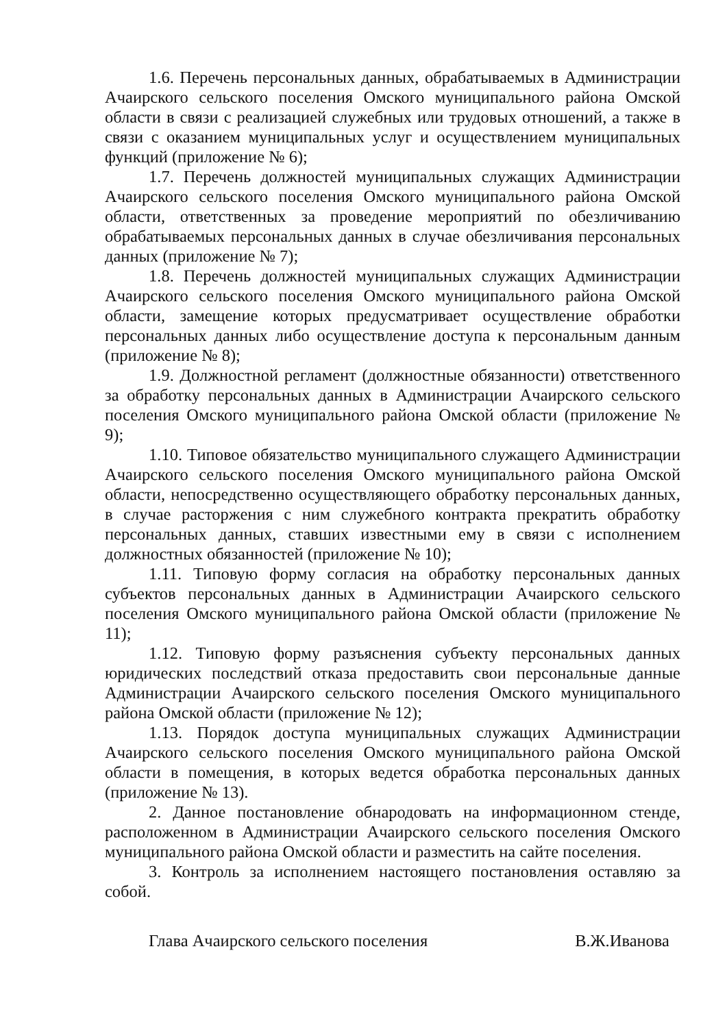1.6. Перечень персональных данных, обрабатываемых в Администрации Ачаирского сельского поселения Омского муниципального района Омской области в связи с реализацией служебных или трудовых отношений, а также в связи с оказанием муниципальных услуг и осуществлением муниципальных функций (приложение № 6);
1.7. Перечень должностей муниципальных служащих Администрации Ачаирского сельского поселения Омского муниципального района Омской области, ответственных за проведение мероприятий по обезличиванию обрабатываемых персональных данных в случае обезличивания персональных данных (приложение № 7);
1.8. Перечень должностей муниципальных служащих Администрации Ачаирского сельского поселения Омского муниципального района Омской области, замещение которых предусматривает осуществление обработки персональных данных либо осуществление доступа к персональным данным (приложение № 8);
1.9. Должностной регламент (должностные обязанности) ответственного за обработку персональных данных в Администрации Ачаирского сельского поселения Омского муниципального района Омской области (приложение № 9);
1.10. Типовое обязательство муниципального служащего Администрации Ачаирского сельского поселения Омского муниципального района Омской области, непосредственно осуществляющего обработку персональных данных, в случае расторжения с ним служебного контракта прекратить обработку персональных данных, ставших известными ему в связи с исполнением должностных обязанностей (приложение № 10);
1.11. Типовую форму согласия на обработку персональных данных субъектов персональных данных в Администрации Ачаирского сельского поселения Омского муниципального района Омской области (приложение № 11);
1.12. Типовую форму разъяснения субъекту персональных данных юридических последствий отказа предоставить свои персональные данные Администрации Ачаирского сельского поселения Омского муниципального района Омской области (приложение № 12);
1.13. Порядок доступа муниципальных служащих Администрации Ачаирского сельского поселения Омского муниципального района Омской области в помещения, в которых ведется обработка персональных данных (приложение № 13).
2. Данное постановление обнародовать на информационном стенде, расположенном в Администрации Ачаирского сельского поселения Омского муниципального района Омской области и разместить на сайте поселения.
3. Контроль за исполнением настоящего постановления оставляю за собой.
Глава Ачаирского сельского поселения В.Ж.Иванова